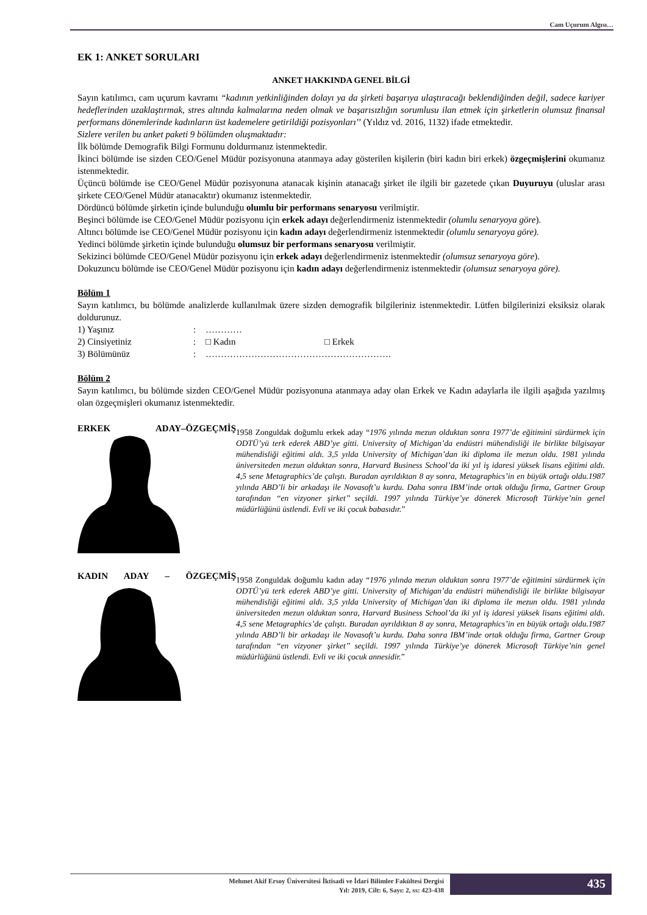Cam Uçurum Algısı…
EK 1: ANKET SORULARI
ANKET HAKKINDA GENEL BİLGİ
Sayın katılımcı, cam uçurum kavramı “kadının yetkinliğinden dolayı ya da şirketi başarıya ulaştıracağı beklendiğinden değil, sadece kariyer hedeflerinden uzaklaştırmak, stres altında kalmalarına neden olmak ve başarısızlığın sorumlusu ilan etmek için şirketlerin olumsuz finansal performans dönemlerinde kadınların üst kademelere getirildiği pozisyonları’’ (Yıldız vd. 2016, 1132) ifade etmektedir.
Sizlere verilen bu anket paketi 9 bölümden oluşmaktadır:
İlk bölümde Demografik Bilgi Formunu doldurmanız istenmektedir.
İkinci bölümde ise sizden CEO/Genel Müdür pozisyonuna atanmaya aday gösterilen kişilerin (biri kadın biri erkek) özgeçmişlerini okumanız istenmektedir.
Üçüncü bölümde ise CEO/Genel Müdür pozisyonuna atanacak kişinin atanacağı şirket ile ilgili bir gazetede çıkan Duyuruyu (uluslar arası şirkete CEO/Genel Müdür atanacaktır) okumanız istenmektedir.
Dördüncü bölümde şirketin içinde bulunduğu olumlu bir performans senaryosu verilmiştir.
Beşinci bölümde ise CEO/Genel Müdür pozisyonu için erkek adayı değerlendirmeniz istenmektedir (olumlu senaryoya göre).
Altıncı bölümde ise CEO/Genel Müdür pozisyonu için kadın adayı değerlendirmeniz istenmektedir (olumlu senaryoya göre).
Yedinci bölümde şirketin içinde bulunduğu olumsuz bir performans senaryosu verilmiştir.
Sekizinci bölümde CEO/Genel Müdür pozisyonu için erkek adayı değerlendirmeniz istenmektedir (olumsuz senaryoya göre).
Dokuzuncu bölümde ise CEO/Genel Müdür pozisyonu için kadın adayı değerlendirmeniz istenmektedir (olumsuz senaryoya göre).
Bölüm 1
Sayın katılımcı, bu bölümde analizlerde kullanılmak üzere sizden demografik bilgileriniz istenmektedir. Lütfen bilgilerinizi eksiksiz olarak doldurunuz.
| 1) Yaşınız | : | ………… | |
| 2) Cinsiyetiniz | : | □ Kadın | □ Erkek |
| 3) Bölümünüz | : | ……………………………………………………. | |
Bölüm 2
Sayın katılımcı, bu bölümde sizden CEO/Genel Müdür pozisyonuna atanmaya aday olan Erkek ve Kadın adaylarla ile ilgili aşağıda yazılmış olan özgeçmişleri okumanız istenmektedir.
ERKEK ADAY–ÖZGEÇMİŞ
1958 Zonguldak doğumlu erkek aday “1976 yılında mezun olduktan sonra 1977’de eğitimini sürdürmek için ODTÜ’yü terk ederek ABD’ye gitti. University of Michigan’da endüstri mühendisliği ile birlikte bilgisayar mühendisliği eğitimi aldı. 3,5 yılda University of Michigan’dan iki diploma ile mezun oldu. 1981 yılında üniversiteden mezun olduktan sonra, Harvard Business School’da iki yıl iş idaresi yüksek lisans eğitimi aldı. 4,5 sene Metagraphics’de çalıştı. Buradan ayrıldıktan 8 ay sonra, Metagraphics’in en büyük ortağı oldu.1987 yılında ABD’li bir arkadaşı ile Novasoft’u kurdu. Daha sonra IBM’inde ortak olduğu firma, Gartner Group tarafından ‘‘en vizyoner şirket’’ seçildi. 1997 yılında Türkiye’ye dönerek Microsoft Türkiye’nin genel müdürlüğünü üstlendi. Evli ve iki çocuk babasıdır.”
KADIN ADAY – ÖZGEÇMİŞ
1958 Zonguldak doğumlu kadın aday “1976 yılında mezun olduktan sonra 1977’de eğitimini sürdürmek için ODTÜ’yü terk ederek ABD’ye gitti. University of Michigan’da endüstri mühendisliği ile birlikte bilgisayar mühendisliği eğitimi aldı. 3,5 yılda University of Michigan’dan iki diploma ile mezun oldu. 1981 yılında üniversiteden mezun olduktan sonra, Harvard Business School’da iki yıl iş idaresi yüksek lisans eğitimi aldı. 4,5 sene Metagraphics’de çalıştı. Buradan ayrıldıktan 8 ay sonra, Metagraphics’in en büyük ortağı oldu.1987 yılında ABD’li bir arkadaşı ile Novasoft’u kurdu. Daha sonra IBM’inde ortak olduğu firma, Gartner Group tarafından ‘‘en vizyoner şirket’’ seçildi. 1997 yılında Türkiye’ye dönerek Microsoft Türkiye’nin genel müdürlüğünü üstlendi. Evli ve iki çocuk annesidir.”
Mehmet Akif Ersoy Üniversitesi İktisadi ve İdari Bilimler Fakültesi Dergisi
Yıl: 2019, Cilt: 6, Sayı: 2, ss: 423-438
435